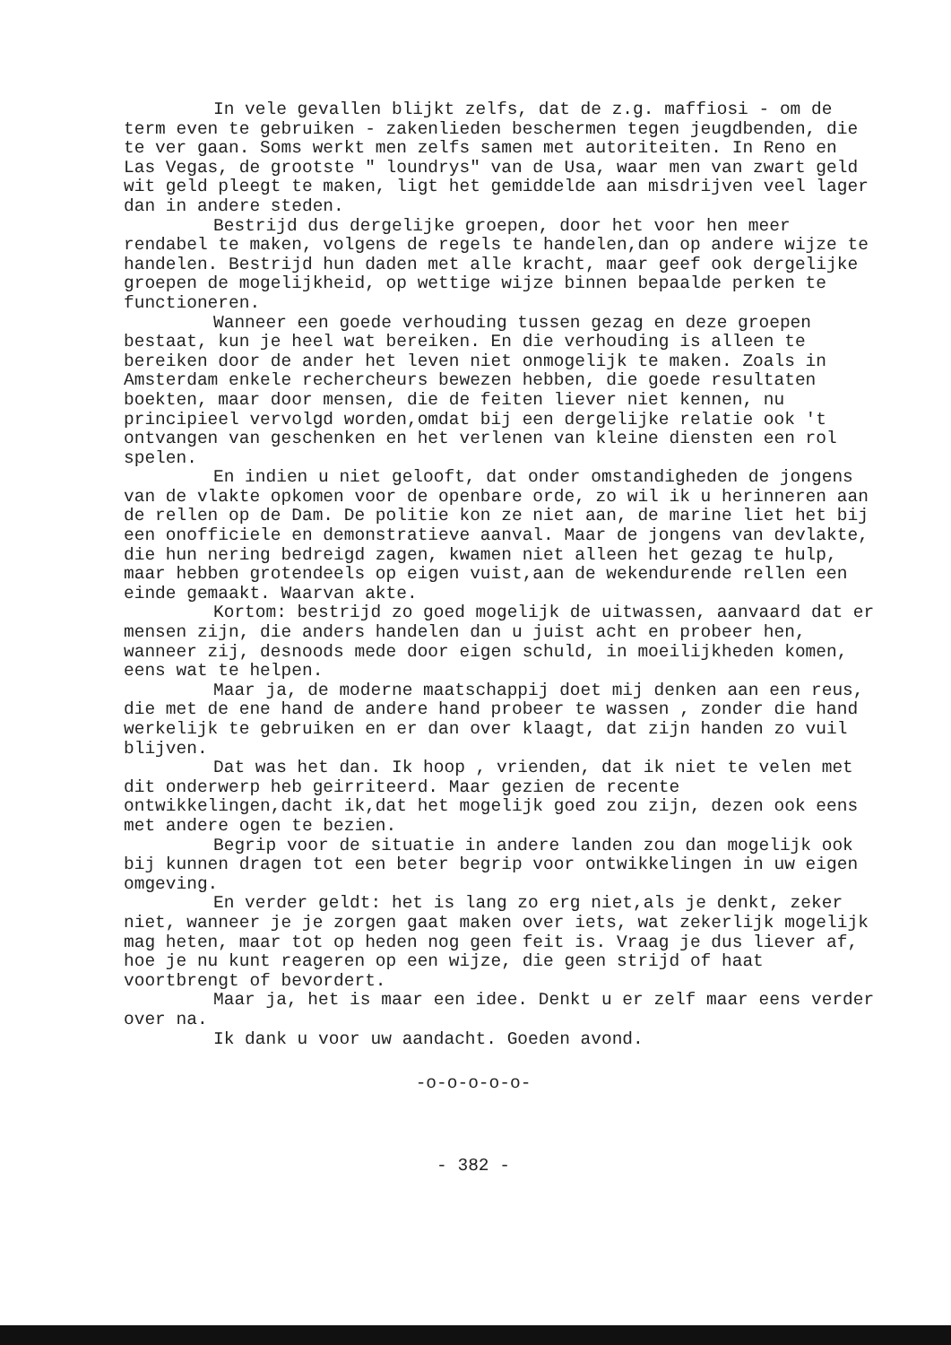In vele gevallen blijkt zelfs, dat de z.g. maffiosi - om de term even te gebruiken - zakenlieden beschermen tegen jeugdbenden, die te ver gaan. Soms werkt men zelfs samen met autoriteiten. In Reno en Las Vegas, de grootste " loundrys" van de Usa, waar men van zwart geld wit geld pleegt te maken, ligt het gemiddelde aan misdrijven veel lager dan in andere steden.
Bestrijd dus dergelijke groepen, door het voor hen meer rendabel te maken, volgens de regels te handelen,dan op andere wijze te handelen. Bestrijd hun daden met alle kracht, maar geef ook dergelijke groepen de mogelijkheid, op wettige wijze binnen bepaalde perken te functioneren.
Wanneer een goede verhouding tussen gezag en deze groepen bestaat, kun je heel wat bereiken. En die verhouding is alleen te bereiken door de ander het leven niet onmogelijk te maken. Zoals in Amsterdam enkele rechercheurs bewezen hebben, die goede resultaten boekten, maar door mensen, die de feiten liever niet kennen, nu principieel vervolgd worden,omdat bij een dergelijke relatie ook 't ontvangen van geschenken en het verlenen van kleine diensten een rol spelen.
En indien u niet gelooft, dat onder omstandigheden de jongens van de vlakte opkomen voor de openbare orde, zo wil ik u herinneren aan de rellen op de Dam. De politie kon ze niet aan, de marine liet het bij een onofficiele en demonstratieve aanval. Maar de jongens van devlakte, die hun nering bedreigd zagen, kwamen niet alleen het gezag te hulp, maar hebben grotendeels op eigen vuist,aan de wekendurende rellen een einde gemaakt. Waarvan akte.
Kortom: bestrijd zo goed mogelijk de uitwassen, aanvaard dat er mensen zijn, die anders handelen dan u juist acht en probeer hen, wanneer zij, desnoods mede door eigen schuld, in moeilijkheden komen, eens wat te helpen.
Maar ja, de moderne maatschappij doet mij denken aan een reus, die met de ene hand de andere hand probeer te wassen , zonder die hand werkelijk te gebruiken en er dan over klaagt, dat zijn handen zo vuil blijven.
Dat was het dan. Ik hoop , vrienden, dat ik niet te velen met dit onderwerp heb geirriteerd. Maar gezien de recente ontwikkelingen,dacht ik,dat het mogelijk goed zou zijn, dezen ook eens met andere ogen te bezien.
Begrip voor de situatie in andere landen zou dan mogelijk ook bij kunnen dragen tot een beter begrip voor ontwikkelingen in uw eigen omgeving.
En verder geldt: het is lang zo erg niet,als je denkt, zeker niet, wanneer je je zorgen gaat maken over iets, wat zekerlijk mogelijk mag heten, maar tot op heden nog geen feit is. Vraag je dus liever af, hoe je nu kunt reageren op een wijze, die geen strijd of haat voortbrengt of bevordert.
Maar ja, het is maar een idee. Denkt u er zelf maar eens verder over na.
Ik dank u voor uw aandacht. Goeden avond.
-o-o-o-o-o-
- 382 -